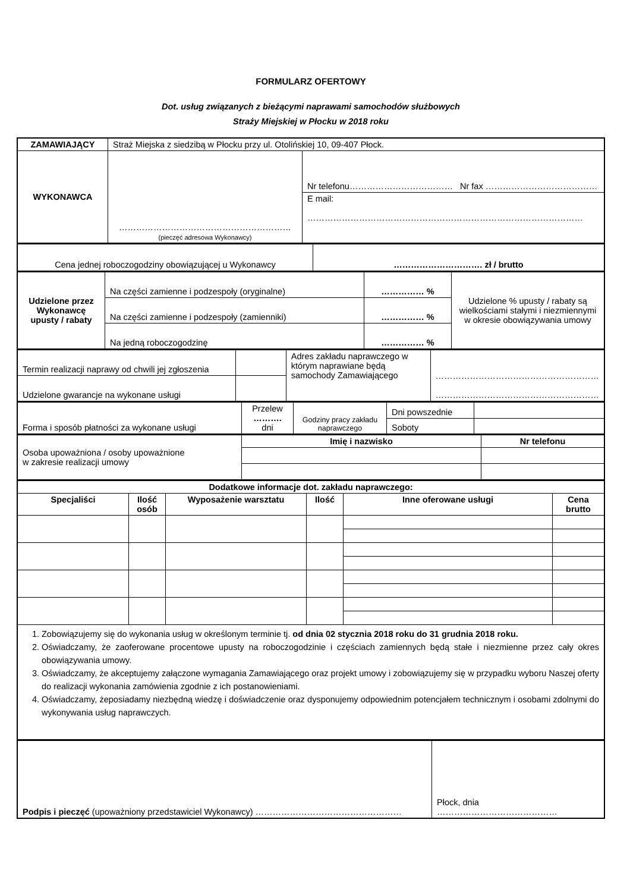FORMULARZ OFERTOWY
Dot. usług związanych z bieżącymi naprawami samochodów służbowych
Straży Miejskiej w Płocku w 2018 roku
| ZAMAWIAJĄCY | Straż Miejska z siedzibą w Płocku przy ul. Otolińskiej 10, 09-407 Płock. | |
| WYKONAWCA | …………………………………………………… (pieczęć adresowa Wykonawcy) | Nr telefonu……………………………… Nr fax ………………………………… |
| | | E mail: …………………………………………………………………………………… |
| Cena jednej roboczogodziny obowiązującej u Wykonawcy | …………………………. zł / brutto |
| Udzielone przez Wykonawcę upusty / rabaty | Na części zamienne i podzespoły (oryginalne) | …………… % | Udzielone % upusty / rabaty są wielkościami stałymi i niezmiennymi w okresie obowiązywania umowy |
| | Na części zamienne i podzespoły (zamienniki) | …………… % | |
| | Na jedną roboczogodzinę | …………… % | |
| Termin realizacji naprawy od chwili jej zgłoszenia | | Adres zakładu naprawczego w którym naprawiane będą samochody Zamawiającego | ………………………………………………… ………………………………………………… |
| Udzielone gwarancje na wykonane usługi | | | |
| Forma i sposób płatności za wykonane usługi | Przelew ………. dni | Godziny pracy zakładu naprawczego | Dni powszednie | |
| | | | Soboty | |
| Osoba upoważniona / osoby upoważnione w zakresie realizacji umowy | Imię i nazwisko | Nr telefonu |
| Dodatkowe informacje dot. zakładu naprawczego: | | | | | |
| --- | --- | --- | --- | --- | --- |
| Specjaliści | Ilość osób | Wyposażenie warsztatu | Ilość | Inne oferowane usługi | Cena brutto |
| 1. Zobowiązujemy się do wykonania usług w określonym terminie tj. od dnia 02 stycznia 2018 roku do 31 grudnia 2018 roku. 2. Oświadczamy, że zaoferowane procentowe upusty na roboczogodzinie i częściach zamiennych będą stałe i niezmienne przez cały okres obowiązywania umowy. 3. Oświadczamy, że akceptujemy załączone wymagania Zamawiającego oraz projekt umowy i zobowiązujemy się w przypadku wyboru Naszej oferty do realizacji wykonania zamówienia zgodnie z ich postanowieniami. 4. Oświadczamy, żeposiadamy niezbędną wiedzę i doświadczenie oraz dysponujemy odpowiednim potencjałem technicznym i osobami zdolnymi do wykonywania usług naprawczych. | | | | | |
| Podpis i pieczęć (upoważniony przedstawiciel Wykonawcy) …………………………………………… | Płock, dnia …………………………………… |